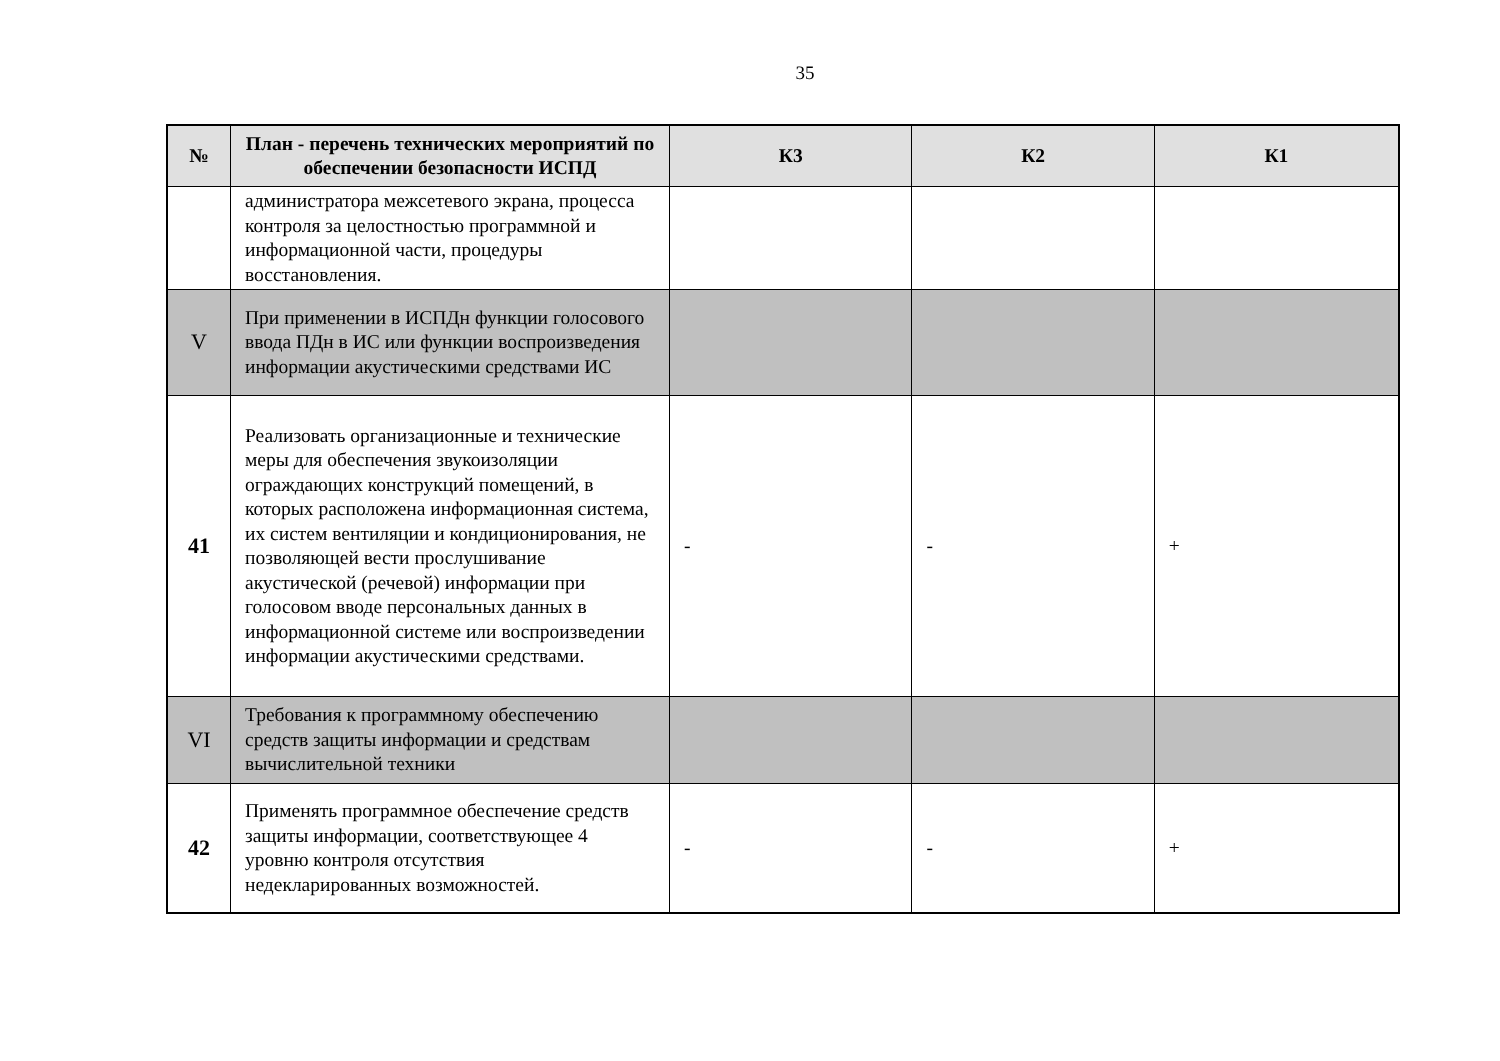35
| № | План - перечень технических мероприятий по обеспечении безопасности ИСПД | К3 | К2 | К1 |
| --- | --- | --- | --- | --- |
| | администратора межсетевого экрана, процесса контроля за целостностью программной и информационной части, процедуры восстановления. | | | |
| V | При применении в ИСПДн функции голосового ввода ПДн в ИС или функции воспроизведения информации акустическими средствами ИС | | | |
| 41 | Реализовать организационные и технические меры для обеспечения звукоизоляции ограждающих конструкций помещений, в которых расположена информационная система, их систем вентиляции и кондиционирования, не позволяющей вести прослушивание акустической (речевой) информации при голосовом вводе персональных данных в информационной системе или воспроизведении информации акустическими средствами. | - | - | + |
| VI | Требования к программному обеспечению средств защиты информации и средствам вычислительной техники | | | |
| 42 | Применять программное обеспечение средств защиты информации, соответствующее 4 уровню контроля отсутствия недекларированных возможностей. | - | - | + |